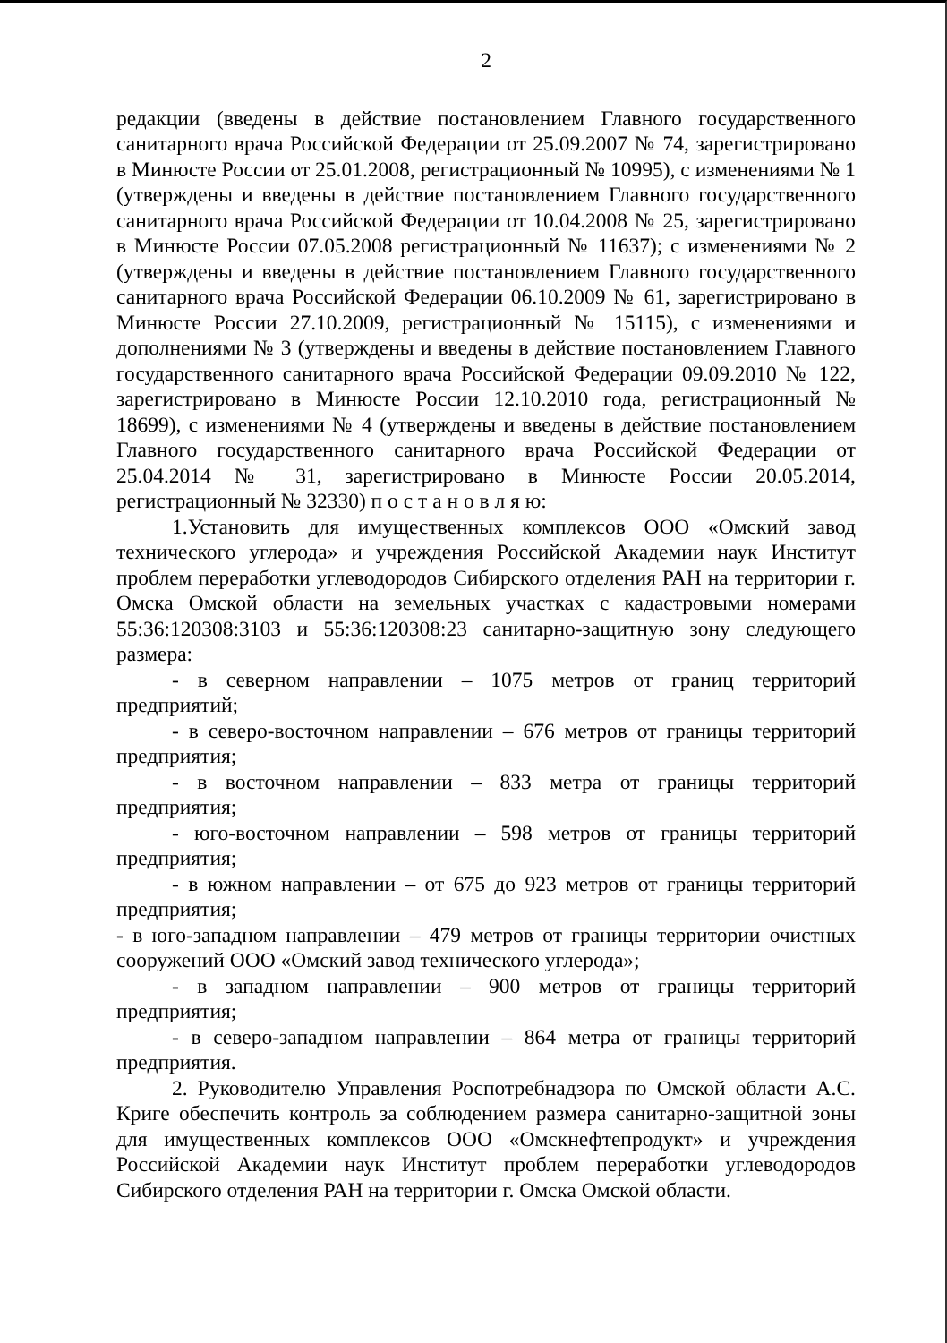2
редакции (введены в действие постановлением Главного государственного санитарного врача Российской Федерации от 25.09.2007 № 74, зарегистрировано в Минюсте России от 25.01.2008, регистрационный № 10995), с изменениями № 1 (утверждены и введены в действие постановлением Главного государственного санитарного врача Российской Федерации от 10.04.2008 № 25, зарегистрировано в Минюсте России 07.05.2008 регистрационный № 11637); с изменениями № 2 (утверждены и введены в действие постановлением Главного государственного санитарного врача Российской Федерации 06.10.2009 № 61, зарегистрировано в Минюсте России 27.10.2009, регистрационный № 15115), с изменениями и дополнениями № 3 (утверждены и введены в действие постановлением Главного государственного санитарного врача Российской Федерации 09.09.2010 № 122, зарегистрировано в Минюсте России 12.10.2010 года, регистрационный № 18699), с изменениями № 4 (утверждены и введены в действие постановлением Главного государственного санитарного врача Российской Федерации от 25.04.2014 № 31, зарегистрировано в Минюсте России 20.05.2014, регистрационный № 32330) п о с т а н о в л я ю:
1.Установить для имущественных комплексов ООО «Омский завод технического углерода» и учреждения Российской Академии наук Институт проблем переработки углеводородов Сибирского отделения РАН на территории г. Омска Омской области на земельных участках с кадастровыми номерами 55:36:120308:3103 и 55:36:120308:23 санитарно-защитную зону следующего размера:
- в северном направлении – 1075 метров от границ территорий предприятий;
- в северо-восточном направлении – 676 метров от границы территорий предприятия;
- в восточном направлении – 833 метра от границы территорий предприятия;
- юго-восточном направлении – 598 метров от границы территорий предприятия;
- в южном направлении – от 675 до 923 метров от границы территорий предприятия;
- в юго-западном направлении – 479 метров от границы территории очистных сооружений ООО «Омский завод технического углерода»;
- в западном направлении – 900 метров от границы территорий предприятия;
- в северо-западном направлении – 864 метра от границы территорий предприятия.
2. Руководителю Управления Роспотребнадзора по Омской области А.С. Криге обеспечить контроль за соблюдением размера санитарно-защитной зоны для имущественных комплексов ООО «Омскнефтепродукт» и учреждения Российской Академии наук Институт проблем переработки углеводородов Сибирского отделения РАН на территории г. Омска Омской области.